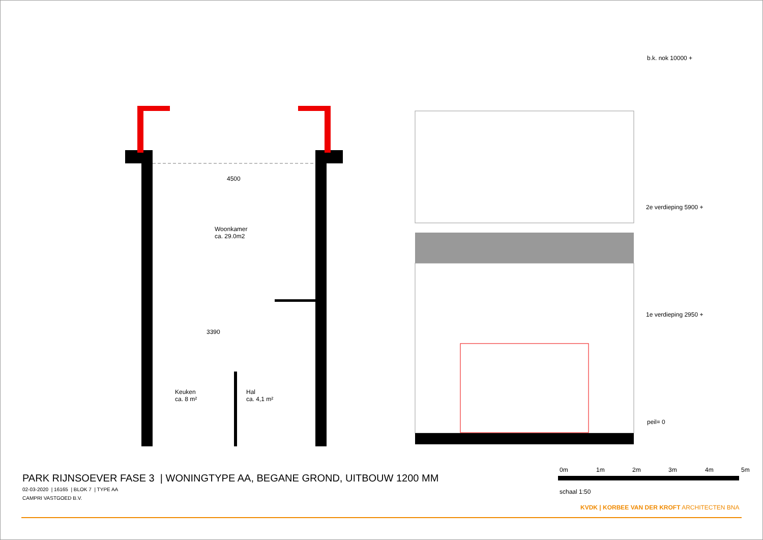4500
Woonkamer
ca. 29.0m2
3390
Keuken
ca. 8 m²
Hal
ca. 4,1 m²
b.k. nok 10000 +
2e verdieping 5900 +
1e verdieping 2950 +
peil= 0
0m 1m 2m 3m 4m 5m
schaal 1:50
PARK RIJNSOEVER FASE 3 | WONINGTYPE AA, BEGANE GROND, UITBOUW 1200 MM
02-03-2020 | 16165 | BLOK 7 | TYPE AA
CAMPRI VASTGOED B.V.
KVDK | KORBEE VAN DER KROFT ARCHITECTEN BNA